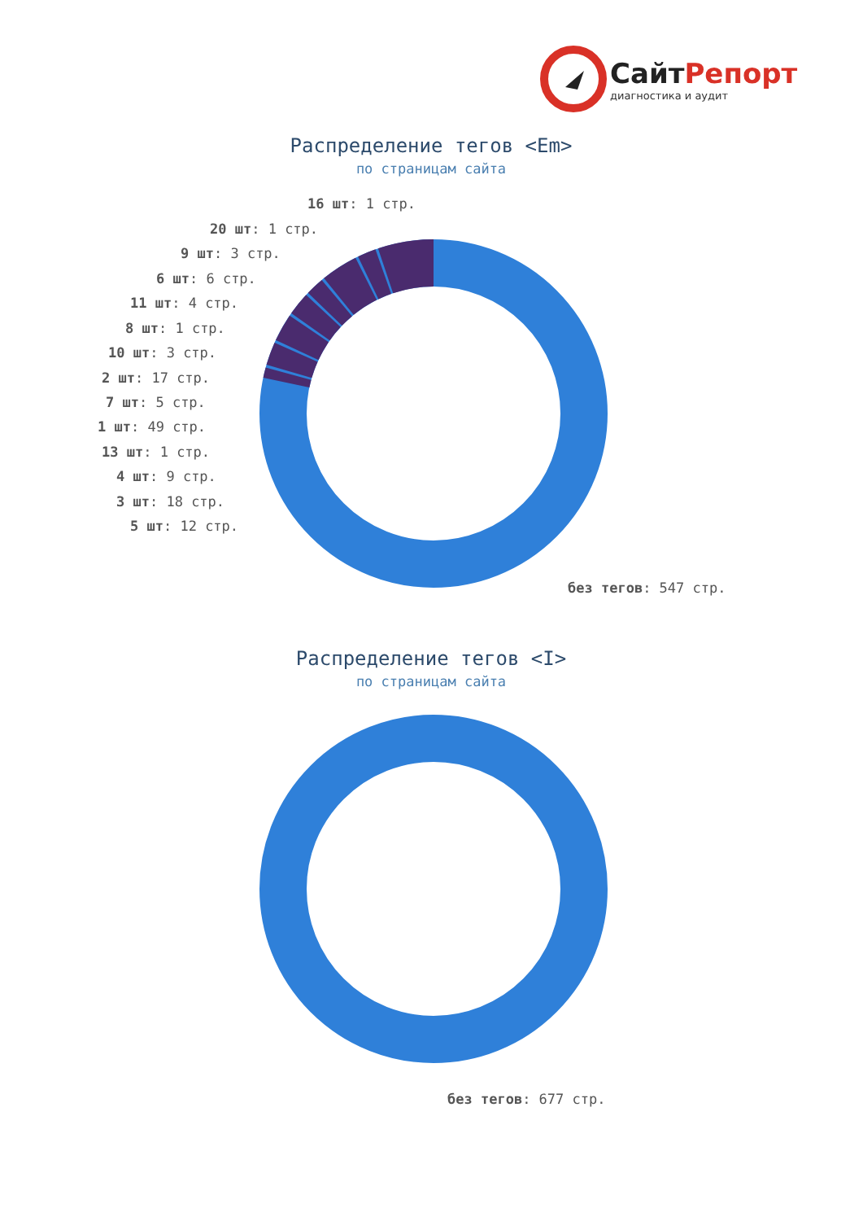СайтРепорт
диагностика и аудит
Распределение тегов <Em>
по страницам сайта
16 шт: 1 стр.
20 шт: 1 стр.
9 шт: 3 стр.
6 шт: 6 стр.
11 шт: 4 стр.
8 шт: 1 стр.
10 шт: 3 стр.
2 шт: 17 стр.
7 шт: 5 стр.
1 шт: 49 стр.
13 шт: 1 стр.
4 шт: 9 стр.
3 шт: 18 стр.
5 шт: 12 стр.
без тегов: 547 стр.
Распределение тегов <I>
по страницам сайта
без тегов: 677 стр.